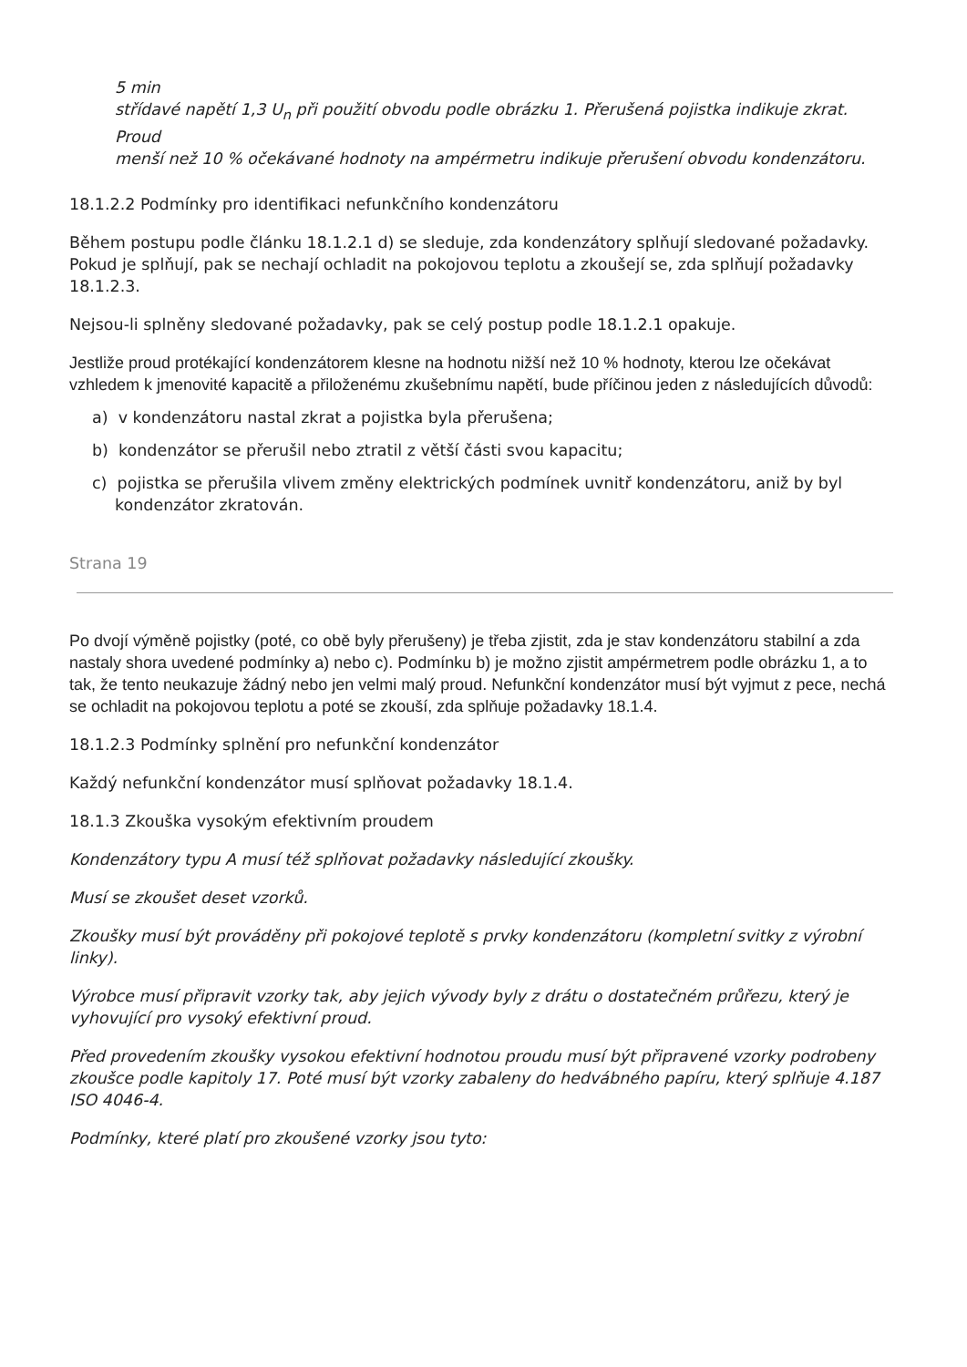5 min
střídavé napětí 1,3 U<sub>n</sub> při použití obvodu podle obrázku 1. Přerušená pojistka indikuje zkrat.
Proud
menší než 10 % očekávané hodnoty na ampérmetru indikuje přerušení obvodu kondenzátoru.
18.1.2.2 Podmínky pro identifikaci nefunkčního kondenzátoru
Během postupu podle článku 18.1.2.1 d) se sleduje, zda kondenzátory splňují sledované požadavky. Pokud je splňují, pak se nechají ochladit na pokojovou teplotu a zkoušejí se, zda splňují požadavky 18.1.2.3.
Nejsou-li splněny sledované požadavky, pak se celý postup podle 18.1.2.1 opakuje.
Jestliže proud protékající kondenzátorem klesne na hodnotu nižší než 10 % hodnoty, kterou lze očekávat vzhledem k jmenovité kapacitě a přiloženému zkušebnímu napětí, bude příčinou jeden z následujících důvodů:
a) v kondenzátoru nastal zkrat a pojistka byla přerušena;
b) kondenzátor se přerušil nebo ztratil z větší části svou kapacitu;
c) pojistka se přerušila vlivem změny elektrických podmínek uvnitř kondenzátoru, aniž by byl kondenzátor zkratován.
Strana 19
Po dvojí výměně pojistky (poté, co obě byly přerušeny) je třeba zjistit, zda je stav kondenzátoru stabilní a zda nastaly shora uvedené podmínky a) nebo c). Podmínku b) je možno zjistit ampérmetrem podle obrázku 1, a to tak, že tento neukazuje žádný nebo jen velmi malý proud. Nefunkční kondenzátor musí být vyjmut z pece, nechá se ochladit na pokojovou teplotu a poté se zkouší, zda splňuje požadavky 18.1.4.
18.1.2.3 Podmínky splnění pro nefunkční kondenzátor
Každý nefunkční kondenzátor musí splňovat požadavky 18.1.4.
18.1.3 Zkouška vysokým efektivním proudem
Kondenzátory typu A musí též splňovat požadavky následující zkoušky.
Musí se zkoušet deset vzorků.
Zkoušky musí být prováděny při pokojové teplotě s prvky kondenzátoru (kompletní svitky z výrobní linky).
Výrobce musí připravit vzorky tak, aby jejich vývody byly z drátu o dostatečném průřezu, který je vyhovující pro vysoký efektivní proud.
Před provedením zkoušky vysokou efektivní hodnotou proudu musí být připravené vzorky podrobeny zkoušce podle kapitoly 17. Poté musí být vzorky zabaleny do hedvábného papíru, který splňuje 4.187 ISO 4046-4.
Podmínky, které platí pro zkoušené vzorky jsou tyto: